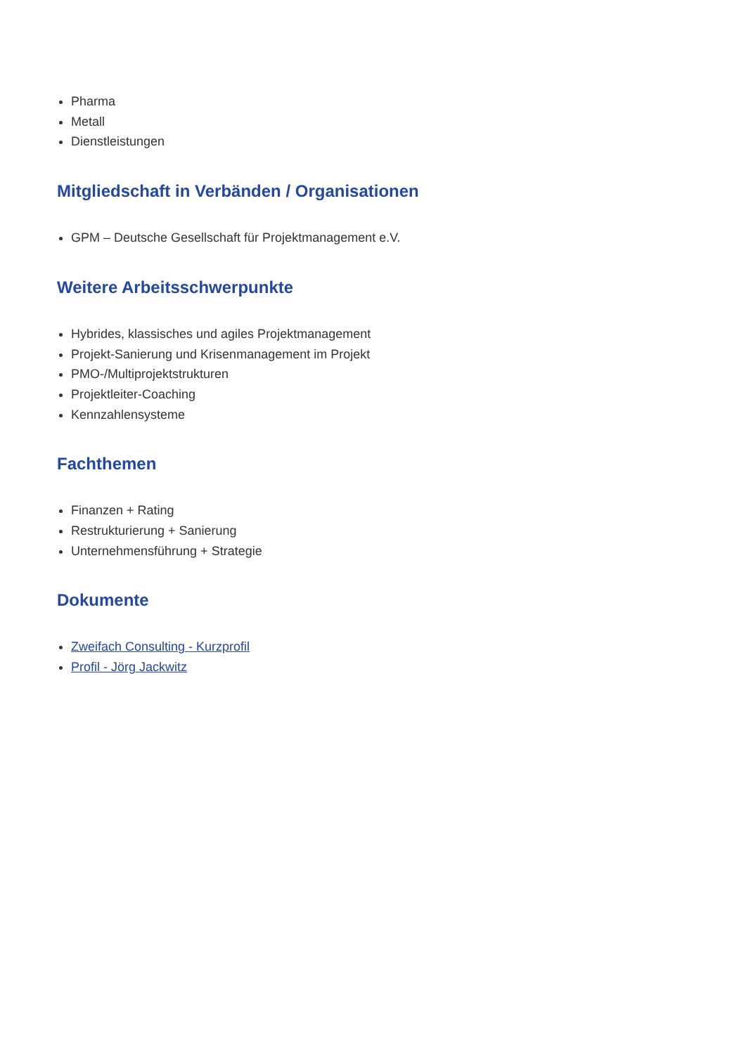Pharma
Metall
Dienstleistungen
Mitgliedschaft in Verbänden / Organisationen
GPM – Deutsche Gesellschaft für Projektmanagement e.V.
Weitere Arbeitsschwerpunkte
Hybrides, klassisches und agiles Projektmanagement
Projekt-Sanierung und Krisenmanagement im Projekt
PMO-/Multiprojektstrukturen
Projektleiter-Coaching
Kennzahlensysteme
Fachthemen
Finanzen + Rating
Restrukturierung + Sanierung
Unternehmensführung + Strategie
Dokumente
Zweifach Consulting - Kurzprofil
Profil - Jörg Jackwitz